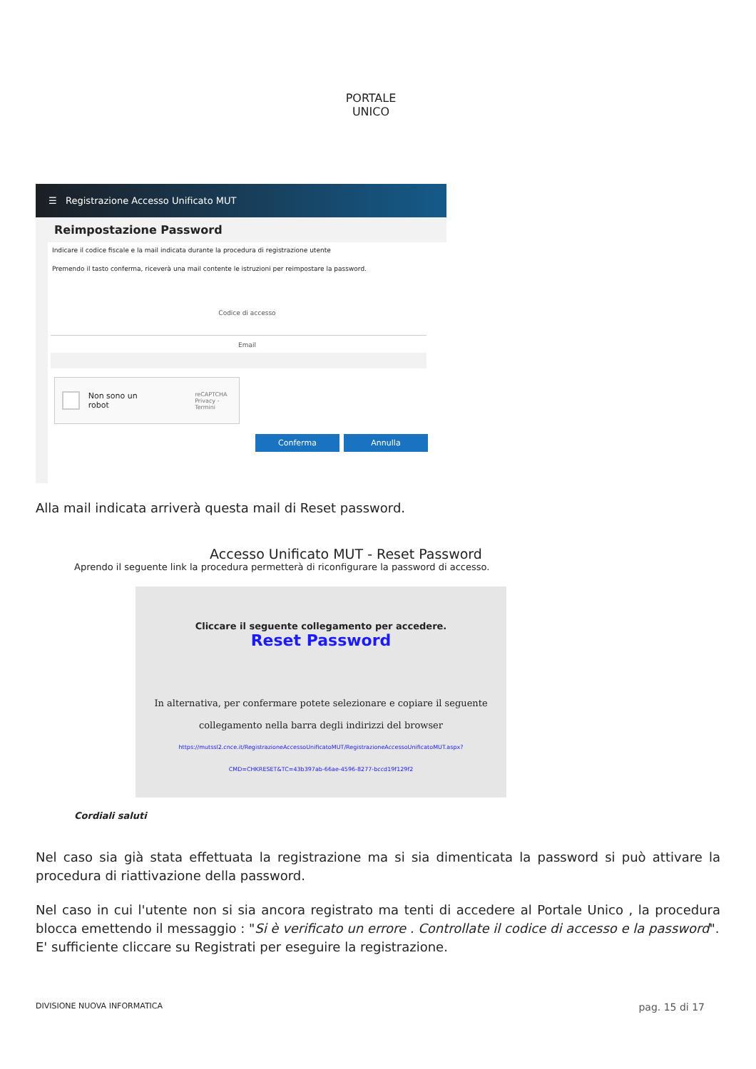PORTALE UNICO
☰ Registrazione Accesso Unificato MUT
Reimpostazione Password
Indicare il codice fiscale e la mail indicata durante la procedura di registrazione utente
Premendo il tasto conferma, riceverà una mail contente le istruzioni per reimpostare la password.
Codice di accesso
Email
Non sono un robot reCAPTCHA
Privacy - Termini
Conferma Annulla
Alla mail indicata arriverà questa mail di Reset password.
Accesso Unificato MUT - Reset Password
Aprendo il seguente link la procedura permetterà di riconfigurare la password di accesso.
Cliccare il seguente collegamento per accedere.
Reset Password
In alternativa, per confermare potete selezionare e copiare il seguente
collegamento nella barra degli indirizzi del browser
https://mutssl2.cnce.it/RegistrazioneAccessoUnificatoMUT/RegistrazioneAccessoUnificatoMUT.aspx?
CMD=CHKRESET&TC=43b397ab-66ae-4596-8277-bccd19f129f2
Cordiali saluti
Nel caso sia già stata effettuata la registrazione ma si sia dimenticata la password si può attivare la procedura di riattivazione della password.
Nel caso in cui l'utente non si sia ancora registrato ma tenti di accedere al Portale Unico , la procedura blocca emettendo il messaggio : "Si è verificato un errore . Controllate il codice di accesso e la password".
E' sufficiente cliccare su Registrati per eseguire la registrazione.
DIVISIONE NUOVA INFORMATICA pag. 15 di 17